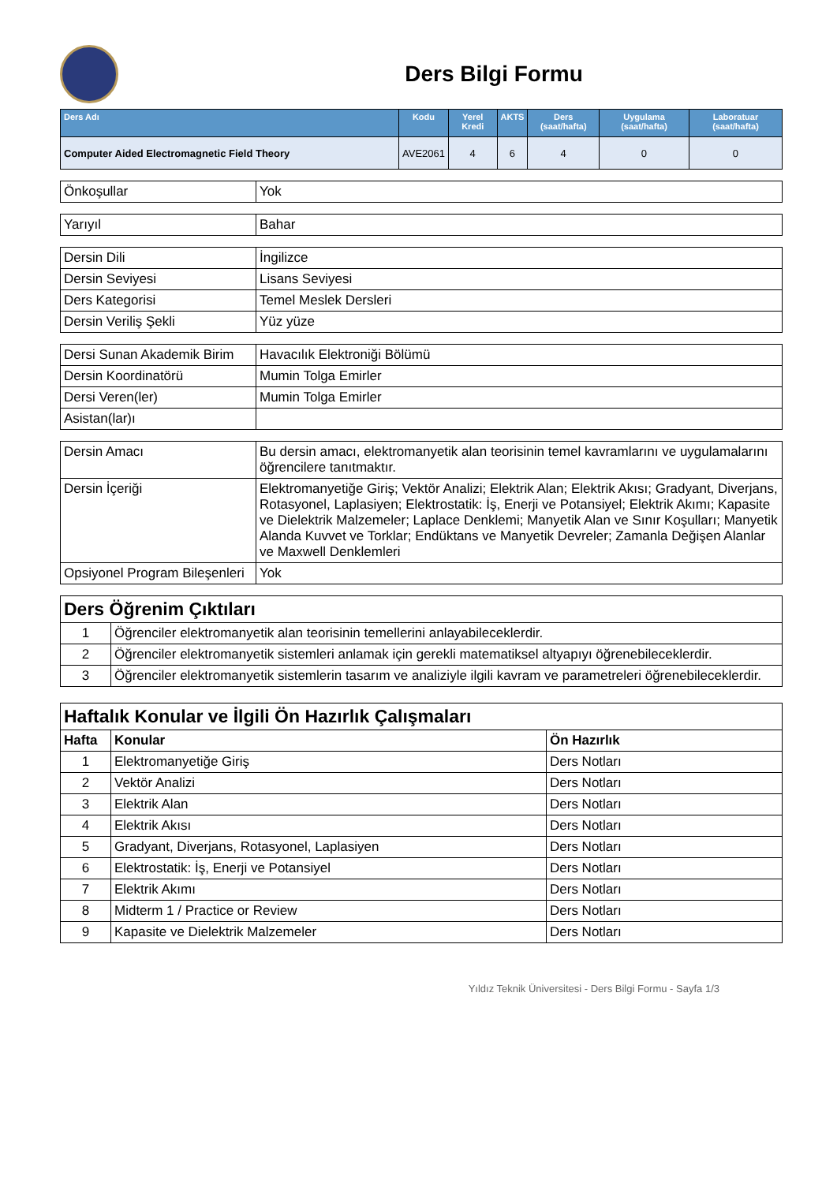Ders Bilgi Formu
| Ders Adı | Kodu | Yerel Kredi | AKTS | Ders (saat/hafta) | Uygulama (saat/hafta) | Laboratuar (saat/hafta) |
| --- | --- | --- | --- | --- | --- | --- |
| Computer Aided Electromagnetic Field Theory | AVE2061 | 4 | 6 | 4 | 0 | 0 |
| Önkoşullar | Yok |
| Yarıyıl | Bahar |
| Dersin Dili | İngilizce |
| Dersin Seviyesi | Lisans Seviyesi |
| Ders Kategorisi | Temel Meslek Dersleri |
| Dersin Veriliş Şekli | Yüz yüze |
| Dersi Sunan Akademik Birim | Havacılık Elektroniği Bölümü |
| Dersin Koordinatörü | Mumin Tolga Emirler |
| Dersi Veren(ler) | Mumin Tolga Emirler |
| Asistan(lar)ı | |
| Dersin Amacı | Bu dersin amacı, elektromanyetik alan teorisinin temel kavramlarını ve uygulamalarını öğrencilere tanıtmaktır. |
| Dersin İçeriği | Elektromanyetiğe Giriş; Vektör Analizi; Elektrik Alan; Elektrik Akısı; Gradyant, Diverjans, Rotasyonel, Laplasiyen; Elektrostatik: İş, Enerji ve Potansiyel; Elektrik Akımı; Kapasite ve Dielektrik Malzemeler; Laplace Denklemi; Manyetik Alan ve Sınır Koşulları; Manyetik Alanda Kuvvet ve Torklar; Endüktans ve Manyetik Devreler; Zamanla Değişen Alanlar ve Maxwell Denklemleri |
| Opsiyonel Program Bileşenleri | Yok |
| Ders Öğrenim Çıktıları | |
| 1 | Öğrenciler elektromanyetik alan teorisinin temellerini anlayabileceklerdir. |
| 2 | Öğrenciler elektromanyetik sistemleri anlamak için gerekli matematiksel altyapıyı öğrenebileceklerdir. |
| 3 | Öğrenciler elektromanyetik sistemlerin tasarım ve analiziyle ilgili kavram ve parametreleri öğrenebileceklerdir. |
| Haftalık Konular ve İlgili Ön Hazırlık Çalışmaları | | |
| Hafta | Konular | Ön Hazırlık |
| 1 | Elektromanyetiğe Giriş | Ders Notları |
| 2 | Vektör Analizi | Ders Notları |
| 3 | Elektrik Alan | Ders Notları |
| 4 | Elektrik Akısı | Ders Notları |
| 5 | Gradyant, Diverjans, Rotasyonel, Laplasiyen | Ders Notları |
| 6 | Elektrostatik: İş, Enerji ve Potansiyel | Ders Notları |
| 7 | Elektrik Akımı | Ders Notları |
| 8 | Midterm 1 / Practice or Review | Ders Notları |
| 9 | Kapasite ve Dielektrik Malzemeler | Ders Notları |
Yıldız Teknik Üniversitesi - Ders Bilgi Formu - Sayfa 1/3